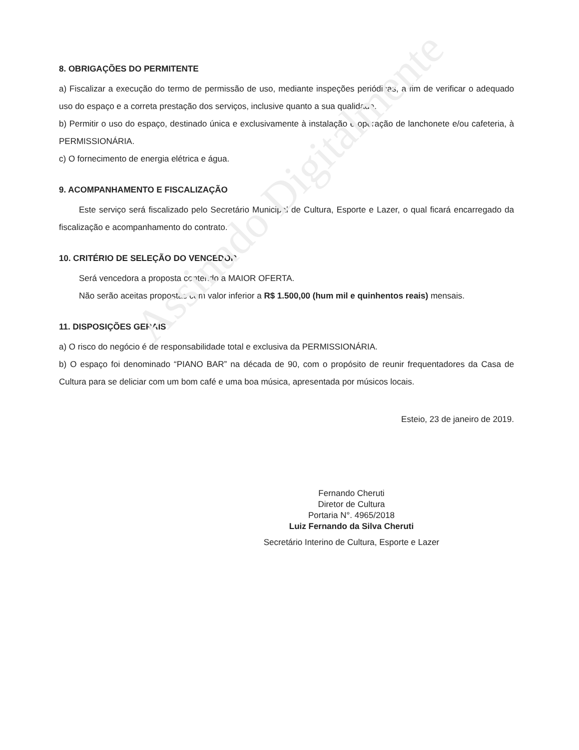Assinado Digitalmente
8. OBRIGAÇÕES DO PERMITENTE
a) Fiscalizar a execução do termo de permissão de uso, mediante inspeções periódicas, a fim de verificar o adequado uso do espaço e a correta prestação dos serviços, inclusive quanto a sua qualidade.
b) Permitir o uso do espaço, destinado única e exclusivamente à instalação e operação de lanchonete e/ou cafeteria, à PERMISSIONÁRIA.
c) O fornecimento de energia elétrica e água.
9. ACOMPANHAMENTO E FISCALIZAÇÃO
Este serviço será fiscalizado pelo Secretário Municipal de Cultura, Esporte e Lazer, o qual ficará encarregado da fiscalização e acompanhamento do contrato.
10. CRITÉRIO DE SELEÇÃO DO VENCEDOR
Será vencedora a proposta contendo a MAIOR OFERTA.
Não serão aceitas propostas com valor inferior a R$ 1.500,00 (hum mil e quinhentos reais) mensais.
11. DISPOSIÇÕES GERAIS
a) O risco do negócio é de responsabilidade total e exclusiva da PERMISSIONÁRIA.
b) O espaço foi denominado “PIANO BAR” na década de 90, com o propósito de reunir frequentadores da Casa de Cultura para se deliciar com um bom café e uma boa música, apresentada por músicos locais.
Esteio, 23 de janeiro de 2019.
Fernando Cheruti
Diretor de Cultura
Portaria N°. 4965/2018
Luiz Fernando da Silva Cheruti
Secretário Interino de Cultura, Esporte e Lazer